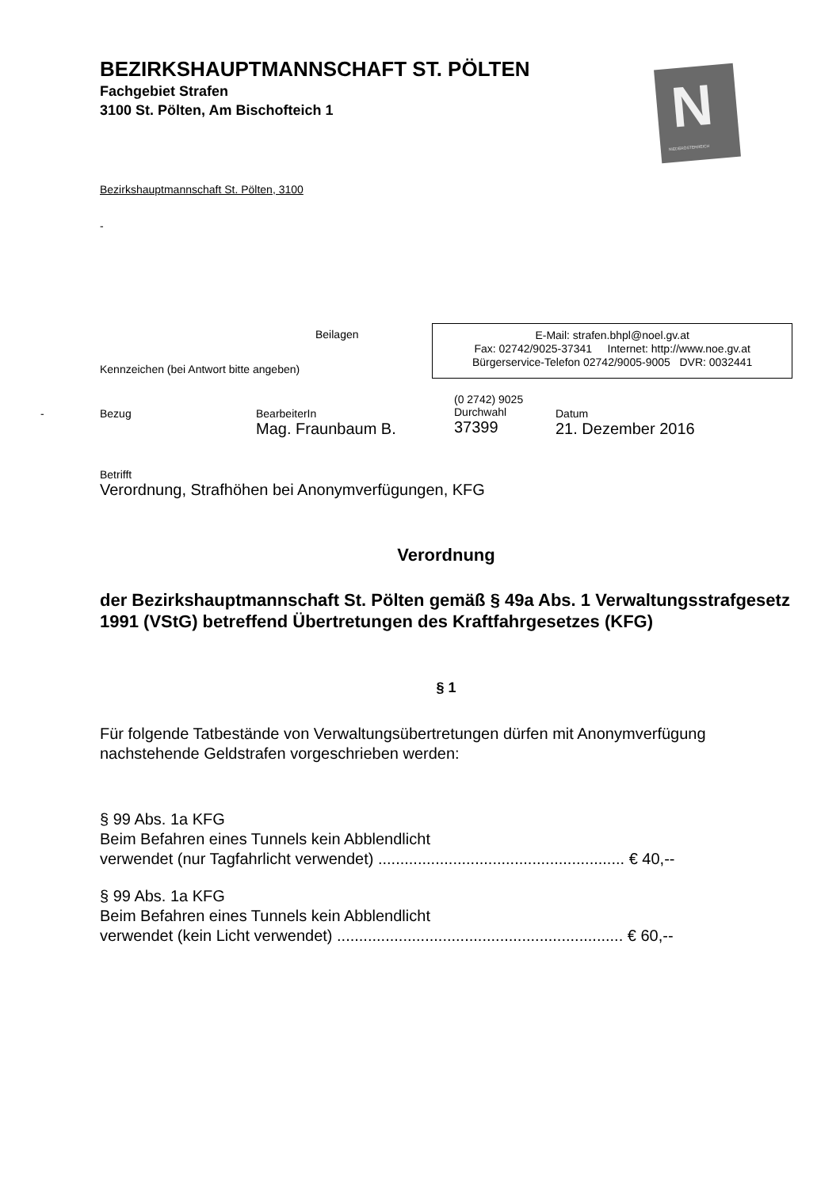BEZIRKSHAUPTMANNSCHAFT ST. PÖLTEN
Fachgebiet Strafen
3100 St. Pölten, Am Bischofteich 1
N
NIEDERÖSTERREICH
Bezirkshauptmannschaft St. Pölten, 3100
-
Beilagen
Kennzeichen (bei Antwort bitte angeben)
E-Mail: strafen.bhpl@noel.gv.at
Fax: 02742/9025-37341 Internet: http://www.noe.gv.at
Bürgerservice-Telefon 02742/9005-9005 DVR: 0032441
- Bezug BearbeiterIn
Mag. Fraunbaum B.
(0 2742) 9025
Durchwahl
37399
Datum
21. Dezember 2016
Betrifft
Verordnung, Strafhöhen bei Anonymverfügungen, KFG
Verordnung
der Bezirkshauptmannschaft St. Pölten gemäß § 49a Abs. 1 Verwaltungsstrafgesetz 1991 (VStG) betreffend Übertretungen des Kraftfahrgesetzes (KFG)
§ 1
Für folgende Tatbestände von Verwaltungsübertretungen dürfen mit Anonymverfügung nachstehende Geldstrafen vorgeschrieben werden:
§ 99 Abs. 1a KFG
Beim Befahren eines Tunnels kein Abblendlicht
verwendet (nur Tagfahrlicht verwendet) ........................................................ € 40,--
§ 99 Abs. 1a KFG
Beim Befahren eines Tunnels kein Abblendlicht
verwendet (kein Licht verwendet) ................................................................. € 60,--